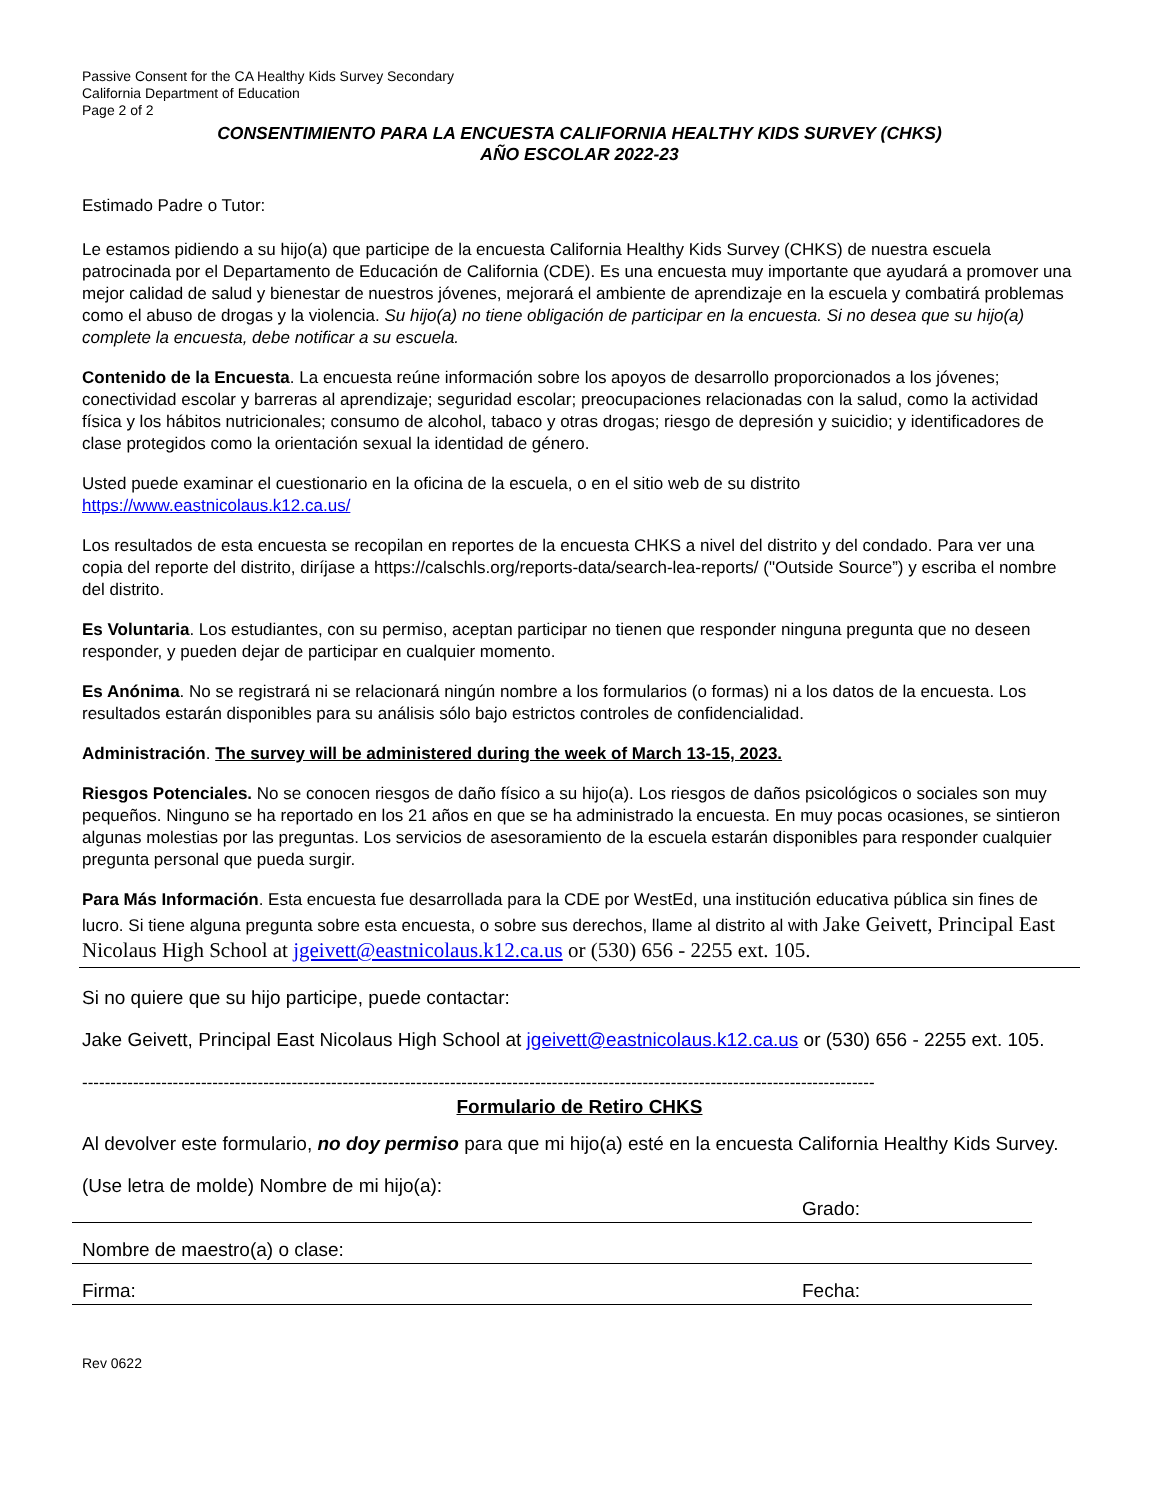Passive Consent for the CA Healthy Kids Survey Secondary
California Department of Education
Page 2 of 2
CONSENTIMIENTO PARA LA ENCUESTA CALIFORNIA HEALTHY KIDS SURVEY (CHKS)
AÑO ESCOLAR 2022-23
Estimado Padre o Tutor:
Le estamos pidiendo a su hijo(a) que participe de la encuesta California Healthy Kids Survey (CHKS) de nuestra escuela patrocinada por el Departamento de Educación de California (CDE). Es una encuesta muy importante que ayudará a promover una mejor calidad de salud y bienestar de nuestros jóvenes, mejorará el ambiente de aprendizaje en la escuela y combatirá problemas como el abuso de drogas y la violencia. Su hijo(a) no tiene obligación de participar en la encuesta. Si no desea que su hijo(a) complete la encuesta, debe notificar a su escuela.
Contenido de la Encuesta. La encuesta reúne información sobre los apoyos de desarrollo proporcionados a los jóvenes; conectividad escolar y barreras al aprendizaje; seguridad escolar; preocupaciones relacionadas con la salud, como la actividad física y los hábitos nutricionales; consumo de alcohol, tabaco y otras drogas; riesgo de depresión y suicidio; y identificadores de clase protegidos como la orientación sexual la identidad de género.
Usted puede examinar el cuestionario en la oficina de la escuela, o en el sitio web de su distrito
https://www.eastnicolaus.k12.ca.us/
Los resultados de esta encuesta se recopilan en reportes de la encuesta CHKS a nivel del distrito y del condado. Para ver una copia del reporte del distrito, diríjase a https://calschls.org/reports-data/search-lea-reports/ ("Outside Source”) y escriba el nombre del distrito.
Es Voluntaria. Los estudiantes, con su permiso, aceptan participar no tienen que responder ninguna pregunta que no deseen responder, y pueden dejar de participar en cualquier momento.
Es Anónima. No se registrará ni se relacionará ningún nombre a los formularios (o formas) ni a los datos de la encuesta. Los resultados estarán disponibles para su análisis sólo bajo estrictos controles de confidencialidad.
Administración. The survey will be administered during the week of March 13-15, 2023.
Riesgos Potenciales. No se conocen riesgos de daño físico a su hijo(a). Los riesgos de daños psicológicos o sociales son muy pequeños. Ninguno se ha reportado en los 21 años en que se ha administrado la encuesta. En muy pocas ocasiones, se sintieron algunas molestias por las preguntas. Los servicios de asesoramiento de la escuela estarán disponibles para responder cualquier pregunta personal que pueda surgir.
Para Más Información. Esta encuesta fue desarrollada para la CDE por WestEd, una institución educativa pública sin fines de lucro. Si tiene alguna pregunta sobre esta encuesta, o sobre sus derechos, llame al distrito al with Jake Geivett, Principal East Nicolaus High School at jgeivett@eastnicolaus.k12.ca.us or (530) 656 - 2255 ext. 105.
Si no quiere que su hijo participe, puede contactar:
Jake Geivett, Principal East Nicolaus High School at jgeivett@eastnicolaus.k12.ca.us or (530) 656 - 2255 ext. 105.
--------------------------------------------------------------------------------------------------------------------------------------------
Formulario de Retiro CHKS
Al devolver este formulario, no doy permiso para que mi hijo(a) esté en la encuesta California Healthy Kids Survey.
(Use letra de molde) Nombre de mi hijo(a):
Grado:
Nombre de maestro(a) o clase:
Firma: Fecha:
Rev 0622